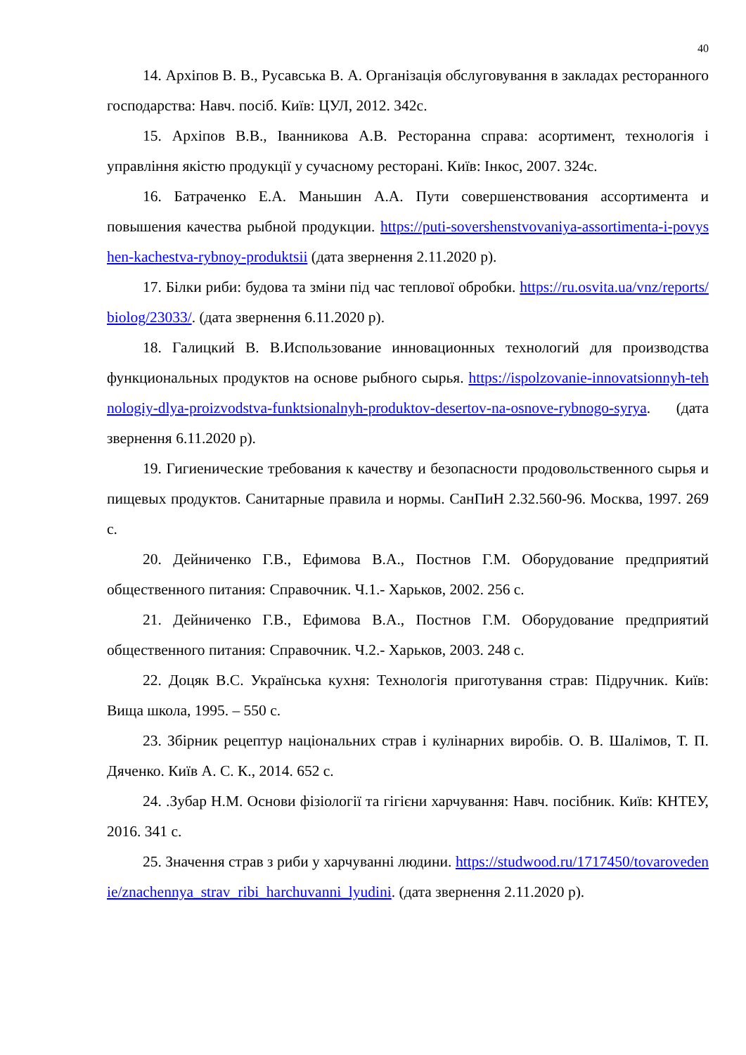40
14. Архіпов В. В., Русавська В. А. Організація обслуговування в закладах ресторанного господарства: Навч. посіб. Київ: ЦУЛ, 2012. 342с.
15. Архіпов В.В., Іванникова А.В. Ресторанна справа: асортимент, технологія і управління якістю продукції у сучасному ресторані. Київ: Інкос, 2007. 324с.
16. Батраченко Е.А. Маньшин А.А. Пути совершенствования ассортимента и повышения качества рыбной продукции. https://puti-sovershenstvovaniya-assortimenta-i-povyshen-kachestva-rybnoy-produktsii (дата звернення 2.11.2020 р).
17. Білки риби: будова та зміни під час теплової обробки. https://ru.osvita.ua/vnz/reports/biolog/23033/. (дата звернення 6.11.2020 р).
18. Галицкий В. В.Использование инновационных технологий для производства функциональных продуктов на основе рыбного сырья. https://ispolzovanie-innovatsionnyh-tehnologiy-dlya-proizvodstva-funktsionalnyh-produktov-desertov-na-osnove-rybnogo-syrya. (дата звернення 6.11.2020 р).
19. Гигиенические требования к качеству и безопасности продовольственного сырья и пищевых продуктов. Санитарные правила и нормы. СанПиН 2.32.560-96. Москва, 1997. 269 с.
20. Дейниченко Г.В., Ефимова В.А., Постнов Г.М. Оборудование предприятий общественного питания: Справочник. Ч.1.- Харьков, 2002. 256 с.
21. Дейниченко Г.В., Ефимова В.А., Постнов Г.М. Оборудование предприятий общественного питания: Справочник. Ч.2.- Харьков, 2003. 248 с.
22. Доцяк В.С. Українська кухня: Технологія приготування страв: Підручник. Київ: Вища школа, 1995. – 550 с.
23. Збірник рецептур національних страв і кулінарних виробів. О. В. Шалімов, Т. П. Дяченко. Київ А. С. К., 2014. 652 с.
24. .Зубар Н.М. Основи фізіології та гігієни харчування: Навч. посібник. Київ: КНТЕУ, 2016. 341 с.
25. Значення страв з риби у харчуванні людини. https://studwood.ru/1717450/tovarovedenie/znachennya_strav_ribi_harchuvanni_lyudini. (дата звернення 2.11.2020 р).